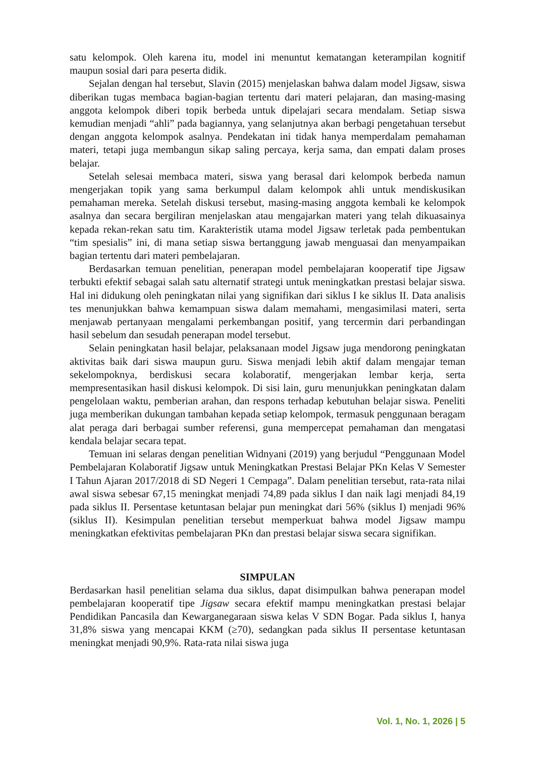satu kelompok. Oleh karena itu, model ini menuntut kematangan keterampilan kognitif maupun sosial dari para peserta didik.
Sejalan dengan hal tersebut, Slavin (2015) menjelaskan bahwa dalam model Jigsaw, siswa diberikan tugas membaca bagian-bagian tertentu dari materi pelajaran, dan masing-masing anggota kelompok diberi topik berbeda untuk dipelajari secara mendalam. Setiap siswa kemudian menjadi “ahli” pada bagiannya, yang selanjutnya akan berbagi pengetahuan tersebut dengan anggota kelompok asalnya. Pendekatan ini tidak hanya memperdalam pemahaman materi, tetapi juga membangun sikap saling percaya, kerja sama, dan empati dalam proses belajar.
Setelah selesai membaca materi, siswa yang berasal dari kelompok berbeda namun mengerjakan topik yang sama berkumpul dalam kelompok ahli untuk mendiskusikan pemahaman mereka. Setelah diskusi tersebut, masing-masing anggota kembali ke kelompok asalnya dan secara bergiliran menjelaskan atau mengajarkan materi yang telah dikuasainya kepada rekan-rekan satu tim. Karakteristik utama model Jigsaw terletak pada pembentukan “tim spesialis” ini, di mana setiap siswa bertanggung jawab menguasai dan menyampaikan bagian tertentu dari materi pembelajaran.
Berdasarkan temuan penelitian, penerapan model pembelajaran kooperatif tipe Jigsaw terbukti efektif sebagai salah satu alternatif strategi untuk meningkatkan prestasi belajar siswa. Hal ini didukung oleh peningkatan nilai yang signifikan dari siklus I ke siklus II. Data analisis tes menunjukkan bahwa kemampuan siswa dalam memahami, mengasimilasi materi, serta menjawab pertanyaan mengalami perkembangan positif, yang tercermin dari perbandingan hasil sebelum dan sesudah penerapan model tersebut.
Selain peningkatan hasil belajar, pelaksanaan model Jigsaw juga mendorong peningkatan aktivitas baik dari siswa maupun guru. Siswa menjadi lebih aktif dalam mengajar teman sekelompoknya, berdiskusi secara kolaboratif, mengerjakan lembar kerja, serta mempresentasikan hasil diskusi kelompok. Di sisi lain, guru menunjukkan peningkatan dalam pengelolaan waktu, pemberian arahan, dan respons terhadap kebutuhan belajar siswa. Peneliti juga memberikan dukungan tambahan kepada setiap kelompok, termasuk penggunaan beragam alat peraga dari berbagai sumber referensi, guna mempercepat pemahaman dan mengatasi kendala belajar secara tepat.
Temuan ini selaras dengan penelitian Widnyani (2019) yang berjudul “Penggunaan Model Pembelajaran Kolaboratif Jigsaw untuk Meningkatkan Prestasi Belajar PKn Kelas V Semester I Tahun Ajaran 2017/2018 di SD Negeri 1 Cempaga”. Dalam penelitian tersebut, rata-rata nilai awal siswa sebesar 67,15 meningkat menjadi 74,89 pada siklus I dan naik lagi menjadi 84,19 pada siklus II. Persentase ketuntasan belajar pun meningkat dari 56% (siklus I) menjadi 96% (siklus II). Kesimpulan penelitian tersebut memperkuat bahwa model Jigsaw mampu meningkatkan efektivitas pembelajaran PKn dan prestasi belajar siswa secara signifikan.
SIMPULAN
Berdasarkan hasil penelitian selama dua siklus, dapat disimpulkan bahwa penerapan model pembelajaran kooperatif tipe Jigsaw secara efektif mampu meningkatkan prestasi belajar Pendidikan Pancasila dan Kewarganegaraan siswa kelas V SDN Bogar. Pada siklus I, hanya 31,8% siswa yang mencapai KKM (≥70), sedangkan pada siklus II persentase ketuntasan meningkat menjadi 90,9%. Rata-rata nilai siswa juga
Vol. 1, No. 1, 2026 | 5